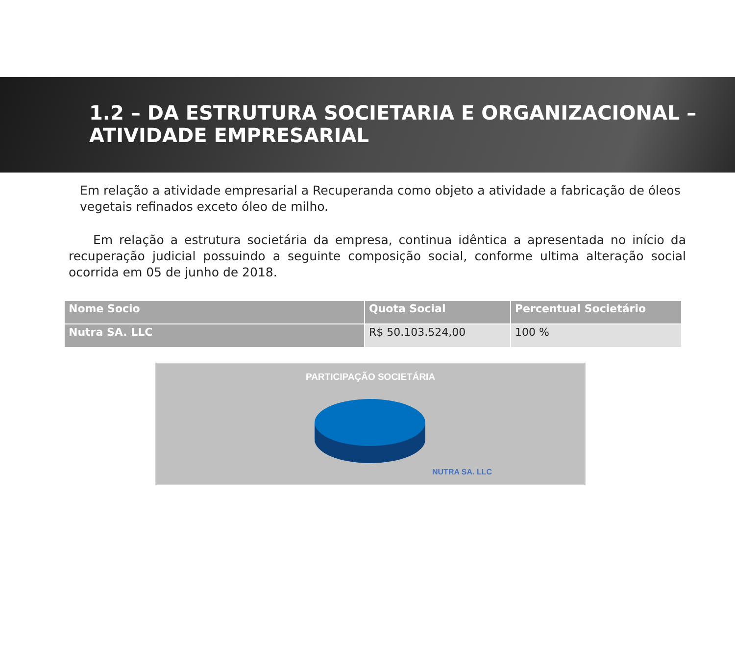1.2 – DA ESTRUTURA SOCIETARIA E ORGANIZACIONAL – ATIVIDADE EMPRESARIAL
Em relação a atividade empresarial a Recuperanda como objeto a atividade a fabricação de óleos vegetais refinados exceto óleo de milho.
Em relação a estrutura societária da empresa, continua idêntica a apresentada no início da recuperação judicial possuindo a seguinte composição social, conforme ultima alteração social ocorrida em 05 de junho de 2018.
| Nome Socio | Quota Social | Percentual Societário |
| --- | --- | --- |
| Nutra SA. LLC | R$ 50.103.524,00 | 100 % |
PARTICIPAÇÃO SOCIETÁRIA
NUTRA SA. LLC